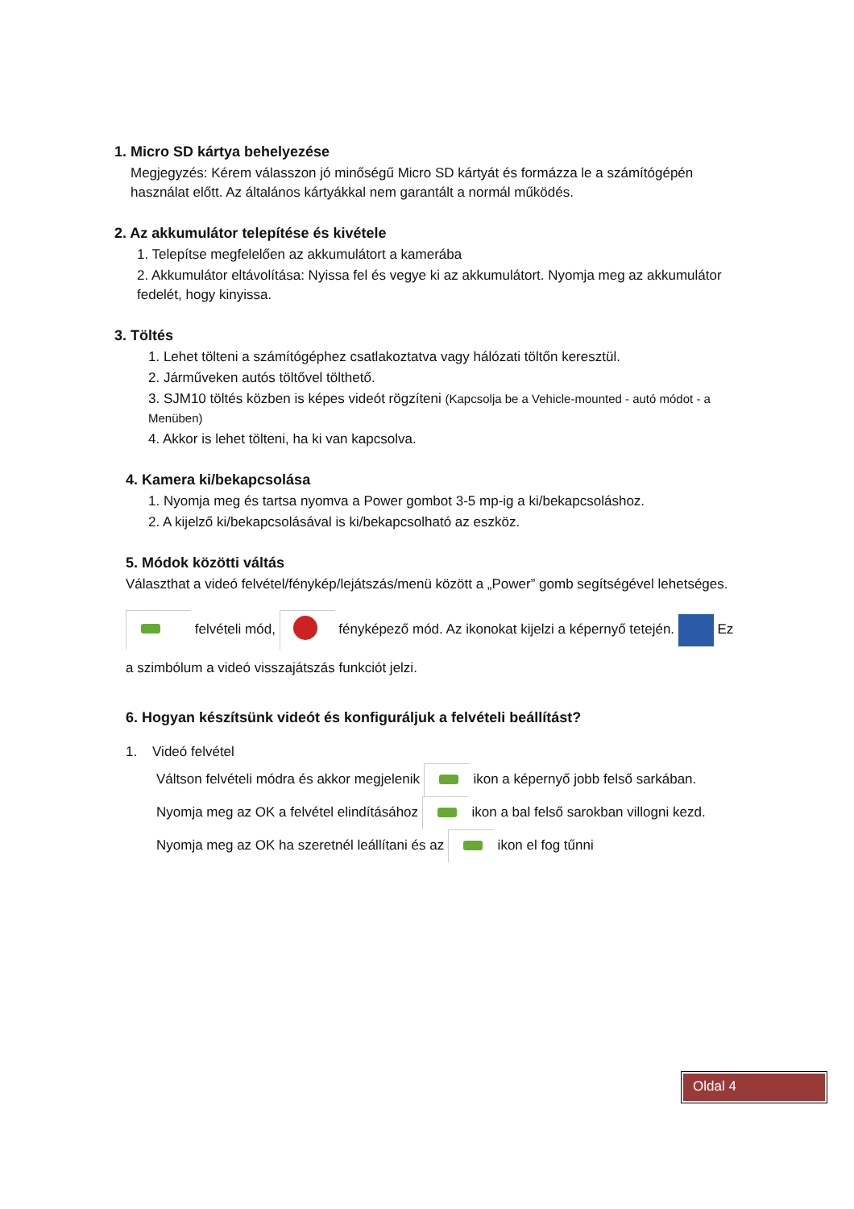1. Micro SD kártya behelyezése
Megjegyzés: Kérem válasszon jó minőségű Micro SD kártyát és formázza le a számítógépén használat előtt. Az általános kártyákkal nem garantált a normál működés.
2. Az akkumulátor telepítése és kivétele
1. Telepítse megfelelően az akkumulátort a kamerába
2. Akkumulátor eltávolítása: Nyissa fel és vegye ki az akkumulátort. Nyomja meg az akkumulátor fedelét, hogy kinyissa.
3. Töltés
1. Lehet tölteni a számítógéphez csatlakoztatva vagy hálózati töltőn keresztül.
2. Járműveken autós töltővel tölthető.
3. SJM10 töltés közben is képes videót rögzíteni (Kapcsolja be a Vehicle-mounted - autó módot - a Menüben)
4. Akkor is lehet tölteni, ha ki van kapcsolva.
4. Kamera ki/bekapcsolása
1. Nyomja meg és tartsa nyomva a Power gombot 3-5 mp-ig a ki/bekapcsoláshoz.
2. A kijelző ki/bekapcsolásával is ki/bekapcsolható az eszköz.
5. Módok közötti váltás
Választhat a videó felvétel/fénykép/lejátszás/menü között a „Power” gomb segítségével lehetséges.
felvételi mód, fényképező mód. Az ikonokat kijelzi a képernyő tetején. Ez a szimbólum a videó visszajátszás funkciót jelzi.
6. Hogyan készítsünk videót és konfiguráljuk a felvételi beállítást?
1. Videó felvétel
Váltson felvételi módra és akkor megjelenik ikon a képernyő jobb felső sarkában. Nyomja meg az OK a felvétel elindításához ikon a bal felső sarokban villogni kezd. Nyomja meg az OK ha szeretnél leállítani és az ikon el fog tűnni
Oldal 4